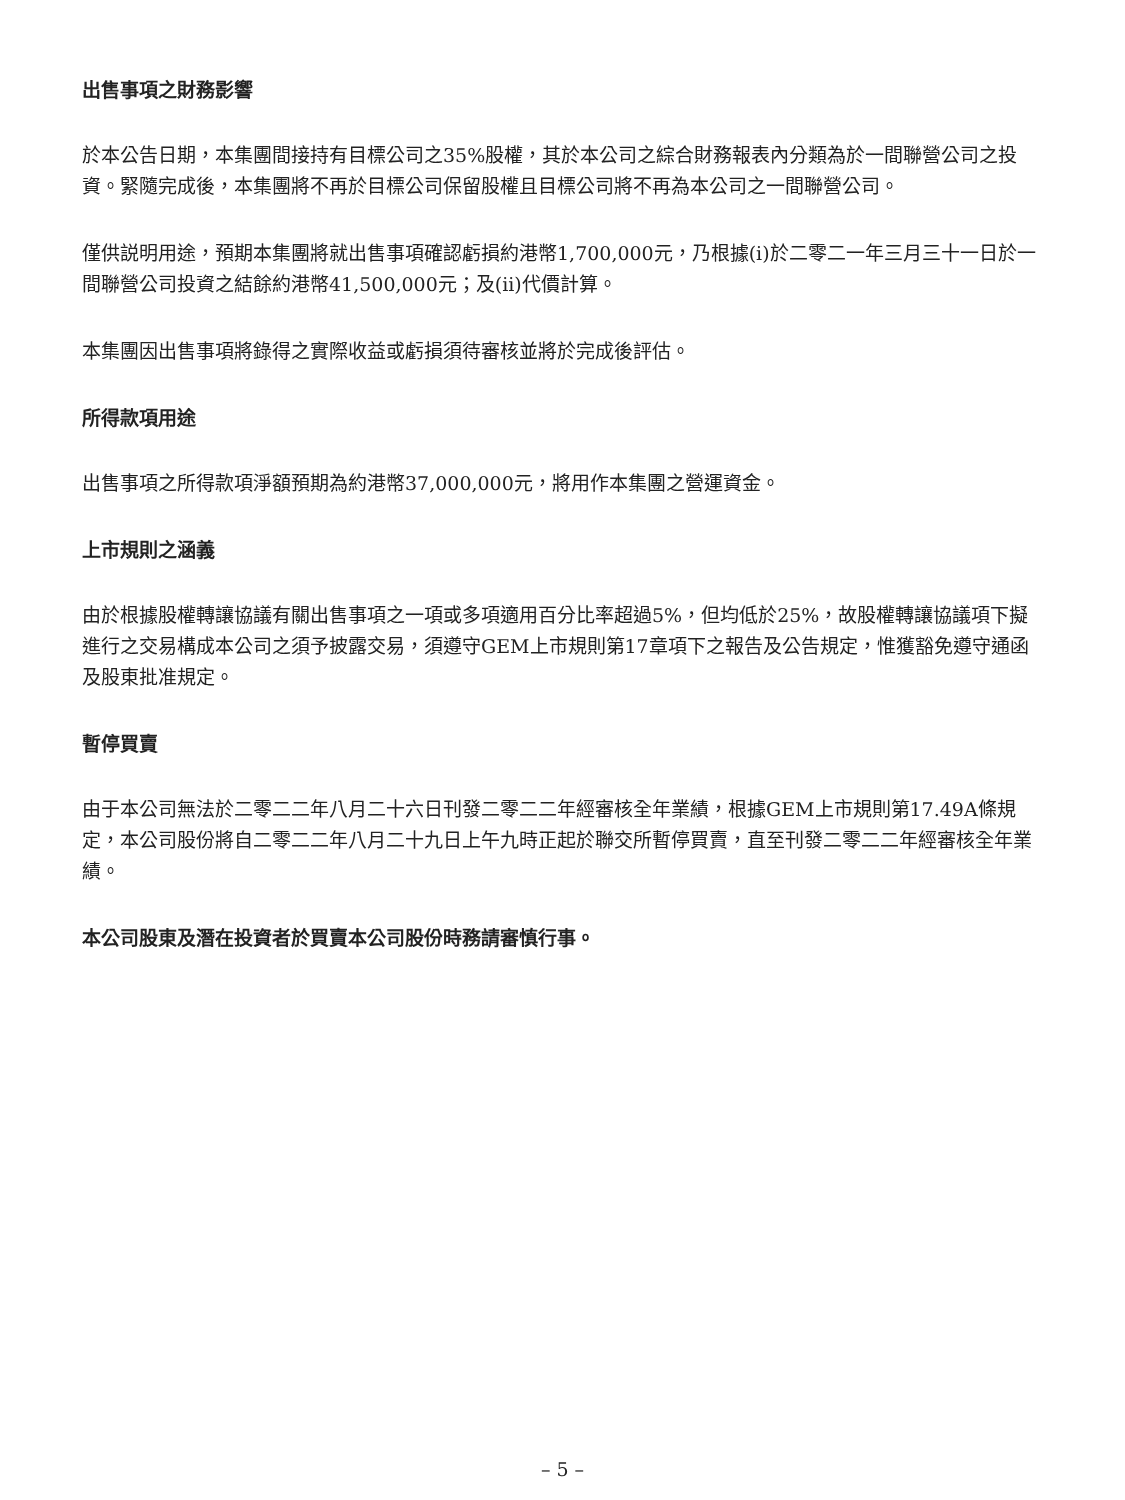出售事項之財務影響
於本公告日期，本集團間接持有目標公司之35%股權，其於本公司之綜合財務報表內分類為於一間聯營公司之投資。緊隨完成後，本集團將不再於目標公司保留股權且目標公司將不再為本公司之一間聯營公司。
僅供説明用途，預期本集團將就出售事項確認虧損約港幣1,700,000元，乃根據(i)於二零二一年三月三十一日於一間聯營公司投資之結餘約港幣41,500,000元；及(ii)代價計算。
本集團因出售事項將錄得之實際收益或虧損須待審核並將於完成後評估。
所得款項用途
出售事項之所得款項淨額預期為約港幣37,000,000元，將用作本集團之營運資金。
上市規則之涵義
由於根據股權轉讓協議有關出售事項之一項或多項適用百分比率超過5%，但均低於25%，故股權轉讓協議項下擬進行之交易構成本公司之須予披露交易，須遵守GEM上市規則第17章項下之報告及公告規定，惟獲豁免遵守通函及股東批准規定。
暫停買賣
由于本公司無法於二零二二年八月二十六日刊發二零二二年經審核全年業績，根據GEM上市規則第17.49A條規定，本公司股份將自二零二二年八月二十九日上午九時正起於聯交所暫停買賣，直至刊發二零二二年經審核全年業績。
本公司股東及潛在投資者於買賣本公司股份時務請審慎行事。
– 5 –